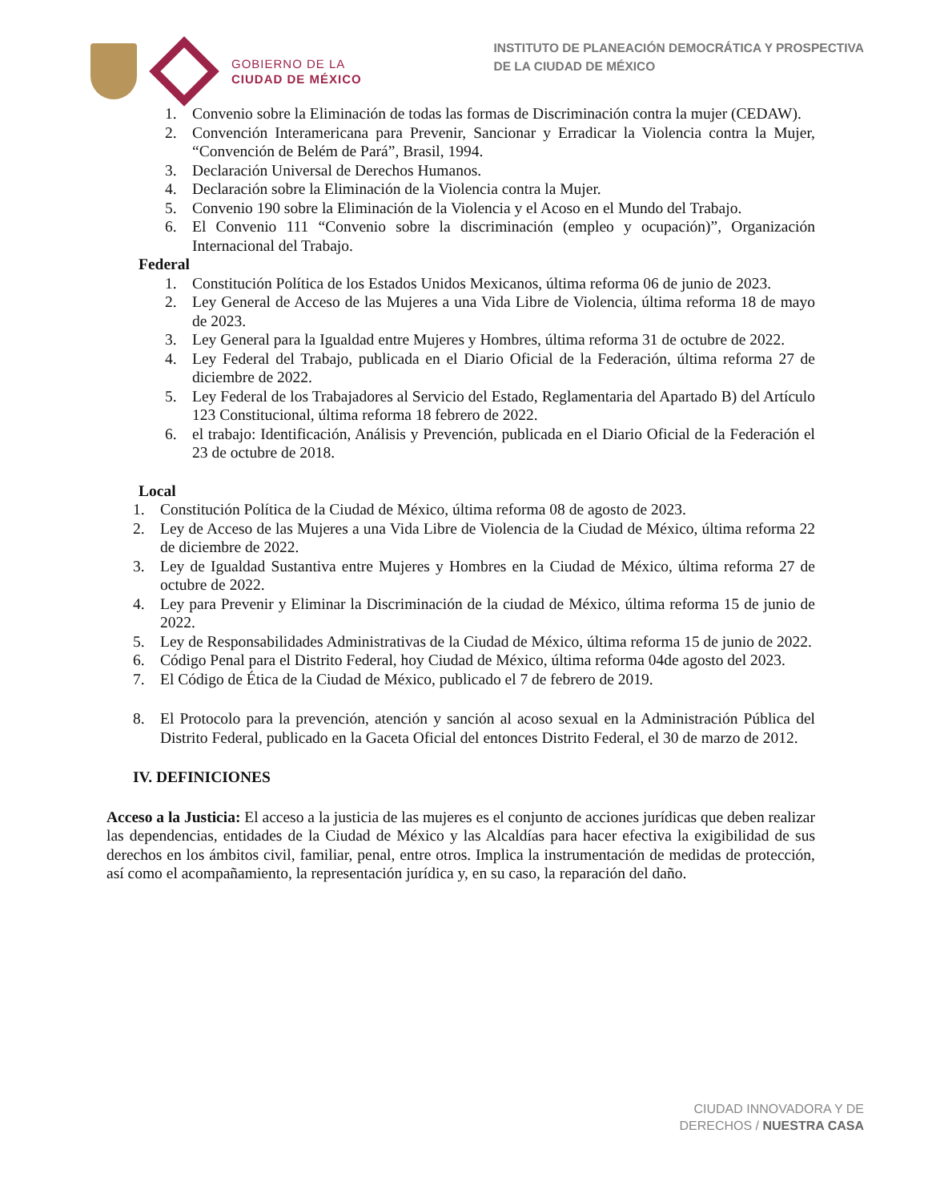GOBIERNO DE LA
CIUDAD DE MÉXICO
INSTITUTO DE PLANEACIÓN DEMOCRÁTICA Y PROSPECTIVA
DE LA CIUDAD DE MÉXICO
1. Convenio sobre la Eliminación de todas las formas de Discriminación contra la mujer (CEDAW).
2. Convención Interamericana para Prevenir, Sancionar y Erradicar la Violencia contra la Mujer, “Convención de Belém de Pará”, Brasil, 1994.
3. Declaración Universal de Derechos Humanos.
4. Declaración sobre la Eliminación de la Violencia contra la Mujer.
5. Convenio 190 sobre la Eliminación de la Violencia y el Acoso en el Mundo del Trabajo.
6. El Convenio 111 “Convenio sobre la discriminación (empleo y ocupación)”, Organización Internacional del Trabajo.
Federal
1. Constitución Política de los Estados Unidos Mexicanos, última reforma 06 de junio de 2023.
2. Ley General de Acceso de las Mujeres a una Vida Libre de Violencia, última reforma 18 de mayo de 2023.
3. Ley General para la Igualdad entre Mujeres y Hombres, última reforma 31 de octubre de 2022.
4. Ley Federal del Trabajo, publicada en el Diario Oficial de la Federación, última reforma 27 de diciembre de 2022.
5. Ley Federal de los Trabajadores al Servicio del Estado, Reglamentaria del Apartado B) del Artículo 123 Constitucional, última reforma 18 febrero de 2022.
6. el trabajo: Identificación, Análisis y Prevención, publicada en el Diario Oficial de la Federación el 23 de octubre de 2018.
Local
1. Constitución Política de la Ciudad de México, última reforma 08 de agosto de 2023.
2. Ley de Acceso de las Mujeres a una Vida Libre de Violencia de la Ciudad de México, última reforma 22 de diciembre de 2022.
3. Ley de Igualdad Sustantiva entre Mujeres y Hombres en la Ciudad de México, última reforma 27 de octubre de 2022.
4. Ley para Prevenir y Eliminar la Discriminación de la ciudad de México, última reforma 15 de junio de 2022.
5. Ley de Responsabilidades Administrativas de la Ciudad de México, última reforma 15 de junio de 2022.
6. Código Penal para el Distrito Federal, hoy Ciudad de México, última reforma 04de agosto del 2023.
7. El Código de Ética de la Ciudad de México, publicado el 7 de febrero de 2019.
8. El Protocolo para la prevención, atención y sanción al acoso sexual en la Administración Pública del Distrito Federal, publicado en la Gaceta Oficial del entonces Distrito Federal, el 30 de marzo de 2012.
IV. DEFINICIONES
Acceso a la Justicia: El acceso a la justicia de las mujeres es el conjunto de acciones jurídicas que deben realizar las dependencias, entidades de la Ciudad de México y las Alcaldías para hacer efectiva la exigibilidad de sus derechos en los ámbitos civil, familiar, penal, entre otros. Implica la instrumentación de medidas de protección, así como el acompañamiento, la representación jurídica y, en su caso, la reparación del daño.
CIUDAD INNOVADORA Y DE
DERECHOS / NUESTRA CASA